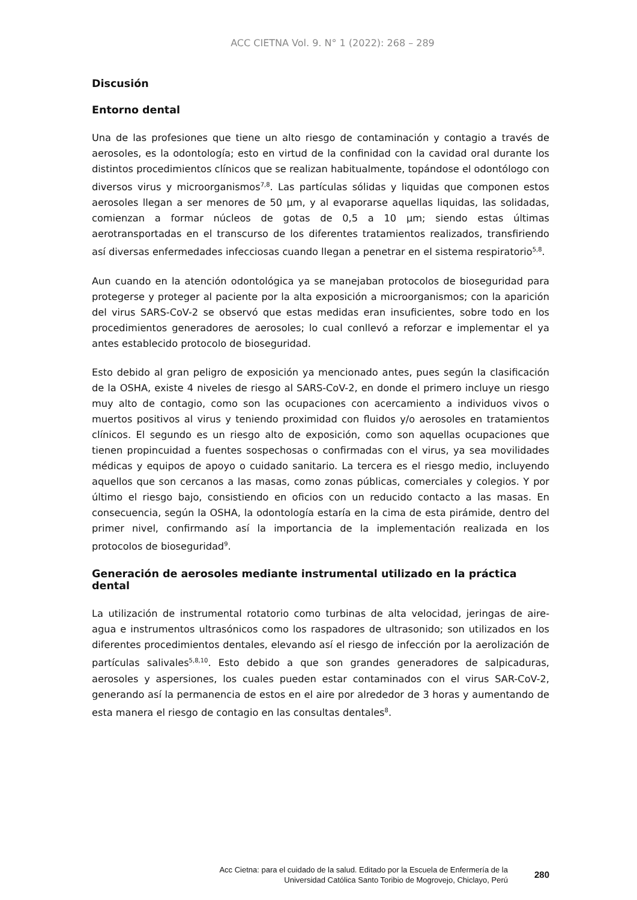ACC CIETNA Vol. 9. N° 1 (2022): 268 – 289
Discusión
Entorno dental
Una de las profesiones que tiene un alto riesgo de contaminación y contagio a través de aerosoles, es la odontología; esto en virtud de la confinidad con la cavidad oral durante los distintos procedimientos clínicos que se realizan habitualmente, topándose el odontólogo con diversos virus y microorganismos<sup>7,8</sup>. Las partículas sólidas y liquidas que componen estos aerosoles llegan a ser menores de 50 µm, y al evaporarse aquellas liquidas, las solidadas, comienzan a formar núcleos de gotas de 0,5 a 10 µm; siendo estas últimas aerotransportadas en el transcurso de los diferentes tratamientos realizados, transfiriendo así diversas enfermedades infecciosas cuando llegan a penetrar en el sistema respiratorio<sup>5,8</sup>.
Aun cuando en la atención odontológica ya se manejaban protocolos de bioseguridad para protegerse y proteger al paciente por la alta exposición a microorganismos; con la aparición del virus SARS-CoV-2 se observó que estas medidas eran insuficientes, sobre todo en los procedimientos generadores de aerosoles; lo cual conllevó a reforzar e implementar el ya antes establecido protocolo de bioseguridad.
Esto debido al gran peligro de exposición ya mencionado antes, pues según la clasificación de la OSHA, existe 4 niveles de riesgo al SARS-CoV-2, en donde el primero incluye un riesgo muy alto de contagio, como son las ocupaciones con acercamiento a individuos vivos o muertos positivos al virus y teniendo proximidad con fluidos y/o aerosoles en tratamientos clínicos. El segundo es un riesgo alto de exposición, como son aquellas ocupaciones que tienen propincuidad a fuentes sospechosas o confirmadas con el virus, ya sea movilidades médicas y equipos de apoyo o cuidado sanitario. La tercera es el riesgo medio, incluyendo aquellos que son cercanos a las masas, como zonas públicas, comerciales y colegios. Y por último el riesgo bajo, consistiendo en oficios con un reducido contacto a las masas. En consecuencia, según la OSHA, la odontología estaría en la cima de esta pirámide, dentro del primer nivel, confirmando así la importancia de la implementación realizada en los protocolos de bioseguridad<sup>9</sup>.
Generación de aerosoles mediante instrumental utilizado en la práctica dental
La utilización de instrumental rotatorio como turbinas de alta velocidad, jeringas de aire-agua e instrumentos ultrasónicos como los raspadores de ultrasonido; son utilizados en los diferentes procedimientos dentales, elevando así el riesgo de infección por la aerolización de partículas salivales<sup>5,8,10</sup>. Esto debido a que son grandes generadores de salpicaduras, aerosoles y aspersiones, los cuales pueden estar contaminados con el virus SAR-CoV-2, generando así la permanencia de estos en el aire por alrededor de 3 horas y aumentando de esta manera el riesgo de contagio en las consultas dentales<sup>8</sup>.
Acc Cietna: para el cuidado de la salud. Editado por la Escuela de Enfermería de la
Universidad Católica Santo Toribio de Mogrovejo, Chiclayo, Perú
280